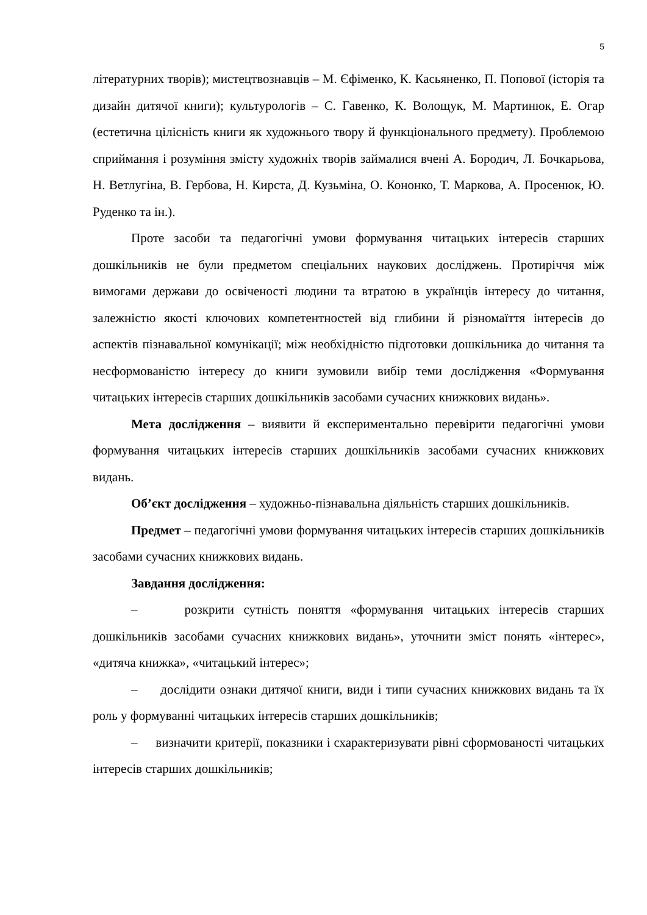5
літературних творів); мистецтвознавців – М. Єфіменко, К. Касьяненко, П. Попової (історія та дизайн дитячої книги); культурологів – С. Гавенко, К. Волощук, М. Мартинюк, Е. Огар (естетична цілісність книги як художнього твору й функціонального предмету). Проблемою сприймання і розуміння змісту художніх творів займалися вчені А. Бородич, Л. Бочкарьова, Н. Ветлугіна, В. Гербова, Н. Кирста, Д. Кузьміна, О. Кононко, Т. Маркова, А. Просенюк, Ю. Руденко та ін.).
Проте засоби та педагогічні умови формування читацьких інтересів старших дошкільників не були предметом спеціальних наукових досліджень. Протиріччя між вимогами держави до освіченості людини та втратою в українців інтересу до читання, залежністю якості ключових компетентностей від глибини й різномаїття інтересів до аспектів пізнавальної комунікації; між необхідністю підготовки дошкільника до читання та несформованістю інтересу до книги зумовили вибір теми дослідження «Формування читацьких інтересів старших дошкільників засобами сучасних книжкових видань».
Мета дослідження – виявити й експериментально перевірити педагогічні умови формування читацьких інтересів старших дошкільників засобами сучасних книжкових видань.
Об’єкт дослідження – художньо-пізнавальна діяльність старших дошкільників.
Предмет – педагогічні умови формування читацьких інтересів старших дошкільників засобами сучасних книжкових видань.
Завдання дослідження:
– розкрити сутність поняття «формування читацьких інтересів старших дошкільників засобами сучасних книжкових видань», уточнити зміст понять «інтерес», «дитяча книжка», «читацький інтерес»;
– дослідити ознаки дитячої книги, види і типи сучасних книжкових видань та їх роль у формуванні читацьких інтересів старших дошкільників;
– визначити критерії, показники і схарактеризувати рівні сформованості читацьких інтересів старших дошкільників;